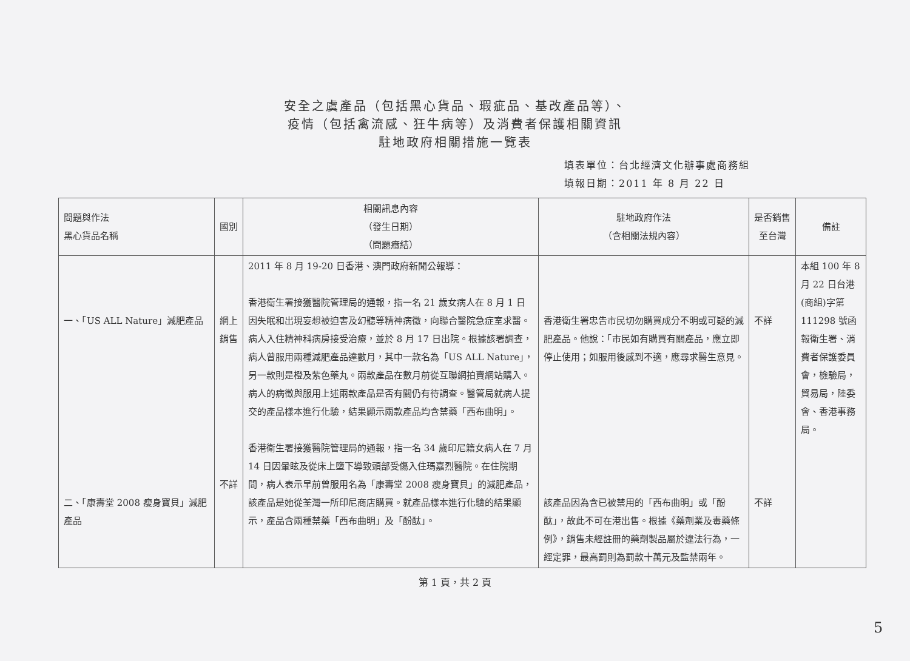安全之虞產品（包括黑心貨品、瑕疵品、基改產品等）、
疫情（包括禽流感、狂牛病等）及消費者保護相關資訊
駐地政府相關措施一覽表
填表單位：台北經濟文化辦事處商務組
填報日期：2011 年 8 月 22 日
| 問題與作法 黑心貨品名稱 | 國別 | 相關訊息內容 （發生日期） （問題癥結） | 駐地政府作法 （含相關法規內容） | 是否銷售至台灣 | 備註 |
| --- | --- | --- | --- | --- | --- |
| 一、「US ALL Nature」減肥產品 二、「康壽堂 2008 瘦身寶貝」減肥產品 | 網上銷售 不詳 | 2011 年 8 月 19-20 日香港、澳門政府新聞公報導： 香港衛生署接獲醫院管理局的通報，指一名 21 歲女病人在 8 月 1 日因失眠和出現妄想被迫害及幻聽等精神病徵，向聯合醫院急症室求醫。病人入住精神科病房接受治療，並於 8 月 17 日出院。根據該署調查，病人曾服用兩種減肥產品達數月，其中一款名為「US ALL Nature」，另一款則是橙及紫色藥丸。兩款產品在數月前從互聯網拍賣網站購入。病人的病徵與服用上述兩款產品是否有關仍有待調查。醫管局就病人提交的產品樣本進行化驗，結果顯示兩款產品均含禁藥「西布曲明」。 香港衛生署接獲醫院管理局的通報，指一名 34 歲印尼籍女病人在 7 月 14 日因暈眩及從床上墮下導致頭部受傷入住瑪嘉烈醫院。在住院期間，病人表示早前曾服用名為「康壽堂 2008 瘦身寶貝」的減肥產品，該產品是她從荃灣一所印尼商店購買。就產品樣本進行化驗的結果顯示，產品含兩種禁藥「西布曲明」及「酚酞」。 | 香港衛生署忠告市民切勿購買成分不明或可疑的減肥產品。他說：「市民如有購買有關產品，應立即停止使用；如服用後感到不適，應尋求醫生意見。 該產品因為含已被禁用的「西布曲明」或「酚酞」，故此不可在港出售。根據《藥劑業及毒藥條例》，銷售未經註冊的藥劑製品屬於違法行為，一經定罪，最高罰則為罰款十萬元及監禁兩年。 | 不詳 不詳 | 本組 100 年 8 月 22 日台港(商組)字第 111298 號函報衛生署、消費者保護委員會，檢驗局，貿易局，陸委會、香港事務局。 |
第 1 頁，共 2 頁
5